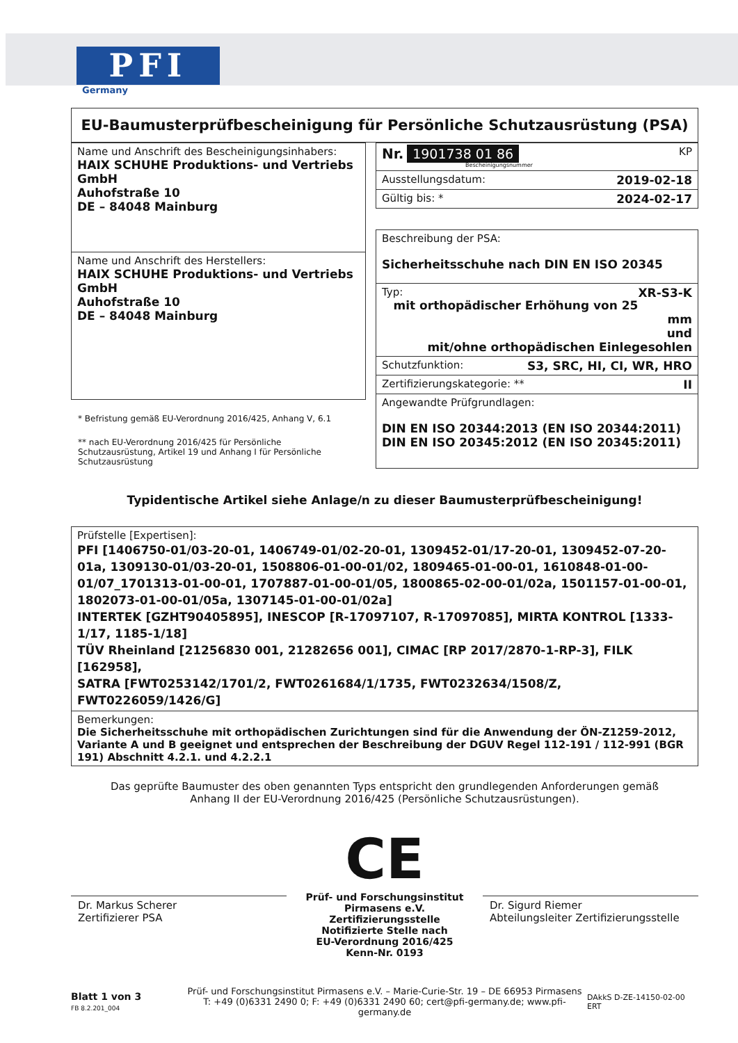PFI
Germany
EU-Baumusterprüfbescheinigung für Persönliche Schutzausrüstung (PSA)
| Name und Anschrift des Bescheinigungsinhabers: HAIX SCHUHE Produktions- und Vertriebs GmbH Auhofstraße 10 DE – 84048 Mainburg |
| Name und Anschrift des Herstellers: HAIX SCHUHE Produktions- und Vertriebs GmbH Auhofstraße 10 DE – 84048 Mainburg |
* Befristung gemäß EU-Verordnung 2016/425, Anhang V, 6.1
** nach EU-Verordnung 2016/425 für Persönliche Schutzausrüstung, Artikel 19 und Anhang I für Persönliche Schutzausrüstung
| Nr. 1901738 01 86 KP Bescheinigungsnummer |
| Ausstellungsdatum: 2019-02-18 |
| Gültig bis: * 2024-02-17 |
| Beschreibung der PSA: Sicherheitsschuhe nach DIN EN ISO 20345 |
| Typ: XR-S3-K mit orthopädischer Erhöhung von 25 mm und mit/ohne orthopädischen Einlegesohlen |
| Schutzfunktion: S3, SRC, HI, CI, WR, HRO |
| Zertifizierungskategorie: ** II |
| Angewandte Prüfgrundlagen: DIN EN ISO 20344:2013 (EN ISO 20344:2011) DIN EN ISO 20345:2012 (EN ISO 20345:2011) |
Typidentische Artikel siehe Anlage/n zu dieser Baumusterprüfbescheinigung!
| Prüfstelle [Expertisen]: PFI [1406750-01/03-20-01, 1406749-01/02-20-01, 1309452-01/17-20-01, 1309452-07-20-01a, 1309130-01/03-20-01, 1508806-01-00-01/02, 1809465-01-00-01, 1610848-01-00-01/07_1701313-01-00-01, 1707887-01-00-01/05, 1800865-02-00-01/02a, 1501157-01-00-01, 1802073-01-00-01/05a, 1307145-01-00-01/02a] INTERTEK [GZHT90405895], INESCOP [R-17097107, R-17097085], MIRTA KONTROL [1333-1/17, 1185-1/18] TÜV Rheinland [21256830 001, 21282656 001], CIMAC [RP 2017/2870-1-RP-3], FILK [162958], SATRA [FWT0253142/1701/2, FWT0261684/1/1735, FWT0232634/1508/Z, FWT0226059/1426/G] |
| Bemerkungen: Die Sicherheitsschuhe mit orthopädischen Zurichtungen sind für die Anwendung der ÖN-Z1259-2012, Variante A und B geeignet und entsprechen der Beschreibung der DGUV Regel 112-191 / 112-991 (BGR 191) Abschnitt 4.2.1. und 4.2.2.1 |
Das geprüfte Baumuster des oben genannten Typs entspricht den grundlegenden Anforderungen gemäß
Anhang II der EU-Verordnung 2016/425 (Persönliche Schutzausrüstungen).
Dr. Markus Scherer
Zertifizierer PSA
CE
Prüf- und Forschungsinstitut Pirmasens e.V.
Zertifizierungsstelle
Notifizierte Stelle nach
EU-Verordnung 2016/425
Kenn-Nr. 0193
Dr. Sigurd Riemer
Abteilungsleiter Zertifizierungsstelle
Blatt 1 von 3
FB 8.2.201_004
Prüf- und Forschungsinstitut Pirmasens e.V. – Marie-Curie-Str. 19 – DE 66953 Pirmasens
T: +49 (0)6331 2490 0; F: +49 (0)6331 2490 60; cert@pfi-germany.de; www.pfi-germany.de
DAkkS D-ZE-14150-02-00 ERT